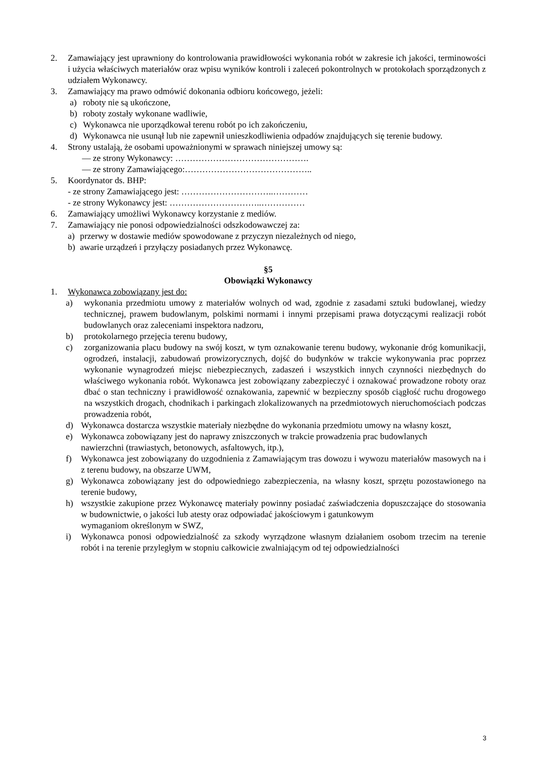2. Zamawiający jest uprawniony do kontrolowania prawidłowości wykonania robót w zakresie ich jakości, terminowości i użycia właściwych materiałów oraz wpisu wyników kontroli i zaleceń pokontrolnych w protokołach sporządzonych z udziałem Wykonawcy.
3. Zamawiający ma prawo odmówić dokonania odbioru końcowego, jeżeli:
a) roboty nie są ukończone,
b) roboty zostały wykonane wadliwie,
c) Wykonawca nie uporządkował terenu robót po ich zakończeniu,
d) Wykonawca nie usunął lub nie zapewnił unieszkodliwienia odpadów znajdujących się terenie budowy.
4. Strony ustalają, że osobami upoważnionymi w sprawach niniejszej umowy są:
— ze strony Wykonawcy: ……………………………………….
— ze strony Zamawiającego:……………………………………..
5. Koordynator ds. BHP:
- ze strony Zamawiającego jest: …………………………..…………
- ze strony Wykonawcy jest: …………………………..……………
6. Zamawiający umożliwi Wykonawcy korzystanie z mediów.
7. Zamawiający nie ponosi odpowiedzialności odszkodowawczej za:
a) przerwy w dostawie mediów spowodowane z przyczyn niezależnych od niego,
b) awarie urządzeń i przyłączy posiadanych przez Wykonawcę.
§5
Obowiązki Wykonawcy
1. Wykonawca zobowiązany jest do:
a) wykonania przedmiotu umowy z materiałów wolnych od wad, zgodnie z zasadami sztuki budowlanej, wiedzy technicznej, prawem budowlanym, polskimi normami i innymi przepisami prawa dotyczącymi realizacji robót budowlanych oraz zaleceniami inspektora nadzoru,
b) protokolarnego przejęcia terenu budowy,
c) zorganizowania placu budowy na swój koszt, w tym oznakowanie terenu budowy, wykonanie dróg komunikacji, ogrodzeń, instalacji, zabudowań prowizorycznych, dojść do budynków w trakcie wykonywania prac poprzez wykonanie wynagrodzeń miejsc niebezpiecznych, zadaszeń i wszystkich innych czynności niezbędnych do właściwego wykonania robót. Wykonawca jest zobowiązany zabezpieczyć i oznakować prowadzone roboty oraz dbać o stan techniczny i prawidłowość oznakowania, zapewnić w bezpieczny sposób ciągłość ruchu drogowego na wszystkich drogach, chodnikach i parkingach zlokalizowanych na przedmiotowych nieruchomościach podczas prowadzenia robót,
d) Wykonawca dostarcza wszystkie materiały niezbędne do wykonania przedmiotu umowy na własny koszt,
e) Wykonawca zobowiązany jest do naprawy zniszczonych w trakcie prowadzenia prac budowlanych
nawierzchni (trawiastych, betonowych, asfaltowych, itp.),
f) Wykonawca jest zobowiązany do uzgodnienia z Zamawiającym tras dowozu i wywozu materiałów masowych na i z terenu budowy, na obszarze UWM,
g) Wykonawca zobowiązany jest do odpowiedniego zabezpieczenia, na własny koszt, sprzętu pozostawionego na terenie budowy,
h) wszystkie zakupione przez Wykonawcę materiały powinny posiadać zaświadczenia dopuszczające do stosowania w budownictwie, o jakości lub atesty oraz odpowiadać jakościowym i gatunkowym
wymaganiom określonym w SWZ,
i) Wykonawca ponosi odpowiedzialność za szkody wyrządzone własnym działaniem osobom trzecim na terenie robót i na terenie przyległym w stopniu całkowicie zwalniającym od tej odpowiedzialności
3